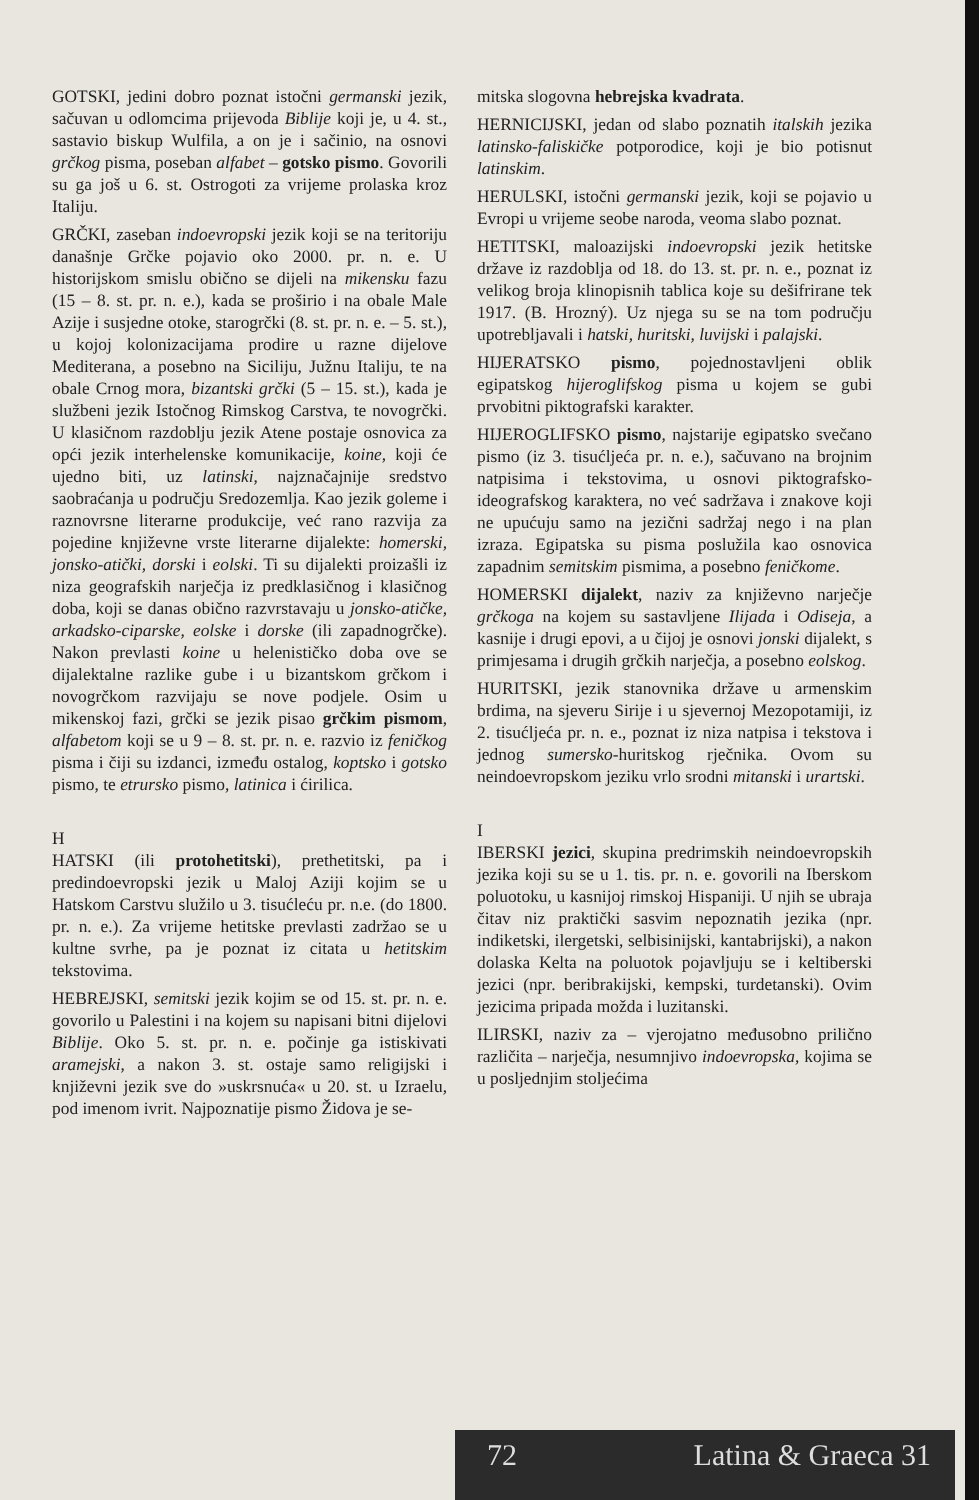GOTSKI, jedini dobro poznat istočni germanski jezik, sačuvan u odlomcima prijevoda Biblije koji je, u 4. st., sastavio biskup Wulfila, a on je i sačinio, na osnovi grčkog pisma, poseban alfabet – gotsko pismo. Govorili su ga još u 6. st. Ostrogoti za vrijeme prolaska kroz Italiju.
GRČKI, zaseban indoevropski jezik koji se na teritoriju današnje Grčke pojavio oko 2000. pr. n. e. U historijskom smislu obično se dijeli na mikensku fazu (15 – 8. st. pr. n. e.), kada se proširio i na obale Male Azije i susjedne otoke, starogrčki (8. st. pr. n. e. – 5. st.), u kojoj kolonizacijama prodire u razne dijelove Mediterana, a posebno na Siciliju, Južnu Italiju, te na obale Crnog mora, bizantski grčki (5 – 15. st.), kada je službeni jezik Istočnog Rimskog Carstva, te novogrčki. U klasičnom razdoblju jezik Atene postaje osnovica za opći jezik interhelenske komunikacije, koine, koji će ujedno biti, uz latinski, najznačajnije sredstvo saobraćanja u području Sredozemlja. Kao jezik goleme i raznovrsne literarne produkcije, već rano razvija za pojedine književne vrste literarne dijalekte: homerski, jonsko-atički, dorski i eolski. Ti su dijalekti proizašli iz niza geografskih narječja iz predklasičnog i klasičnog doba, koji se danas obično razvrstavaju u jonsko-atičke, arkadsko-ciparske, eolske i dorske (ili zapadnogrčke). Nakon prevlasti koine u helenističko doba ove se dijalektalne razlike gube i u bizantskom grčkom i novogrčkom razvijaju se nove podjele. Osim u mikenskoj fazi, grčki se jezik pisao grčkim pismom, alfabetom koji se u 9 – 8. st. pr. n. e. razvio iz feničkog pisma i čiji su izdanci, između ostalog, koptsko i gotsko pismo, te etrursko pismo, latinica i ćirilica.
H
HATSKI (ili protohetitski), prethetitski, pa i predindoevropski jezik u Maloj Aziji kojim se u Hatskom Carstvu služilo u 3. tisućleću pr. n.e. (do 1800. pr. n. e.). Za vrijeme hetitske prevlasti zadržao se u kultne svrhe, pa je poznat iz citata u hetitskim tekstovima.
HEBREJSKI, semitski jezik kojim se od 15. st. pr. n. e. govorilo u Palestini i na kojem su napisani bitni dijelovi Biblije. Oko 5. st. pr. n. e. počinje ga istiskivati aramejski, a nakon 3. st. ostaje samo religijski i književni jezik sve do »uskrsnuća« u 20. st. u Izraelu, pod imenom ivrit. Najpoznatije pismo Židova je se-
mitska slogovna hebrejska kvadrata.
HERNICIJSKI, jedan od slabo poznatih italskih jezika latinsko-faliskičke potporodice, koji je bio potisnut latinskim.
HERULSKI, istočni germanski jezik, koji se pojavio u Evropi u vrijeme seobe naroda, veoma slabo poznat.
HETITSKI, maloazijski indoevropski jezik hetitske države iz razdoblja od 18. do 13. st. pr. n. e., poznat iz velikog broja klinopisnih tablica koje su dešifrirane tek 1917. (B. Hrozný). Uz njega su se na tom području upotrebljavali i hatski, huritski, luvijski i palajski.
HIJERATSKO pismo, pojednostavljeni oblik egipatskog hijeroglifskog pisma u kojem se gubi prvobitni piktografski karakter.
HIJEROGLIFSKO pismo, najstarije egipatsko svečano pismo (iz 3. tisućljeća pr. n. e.), sačuvano na brojnim natpisima i tekstovima, u osnovi piktografsko-ideografskog karaktera, no već sadržava i znakove koji ne upućuju samo na jezični sadržaj nego i na plan izraza. Egipatska su pisma poslužila kao osnovica zapadnim semitskim pismima, a posebno feničkome.
HOMERSKI dijalekt, naziv za književno narječje grčkoga na kojem su sastavljene Ilijada i Odiseja, a kasnije i drugi epovi, a u čijoj je osnovi jonski dijalekt, s primjesama i drugih grčkih narječja, a posebno eolskog.
HURITSKI, jezik stanovnika države u armenskim brdima, na sjeveru Sirije i u sjevernoj Mezopotamiji, iz 2. tisućljeća pr. n. e., poznat iz niza natpisa i tekstova i jednog sumersko-huritskog rječnika. Ovom su neindoevropskom jeziku vrlo srodni mitanski i urartski.
I
IBERSKI jezici, skupina predrimskih neindoevropskih jezika koji su se u 1. tis. pr. n. e. govorili na Iberskom poluotoku, u kasnijoj rimskoj Hispaniji. U njih se ubraja čitav niz praktički sasvim nepoznatih jezika (npr. indiketski, ilergetski, selbisinijski, kantabrijski), a nakon dolaska Kelta na poluotok pojavljuju se i keltiberski jezici (npr. beribrakijski, kempski, turdetanski). Ovim jezicima pripada možda i luzitanski.
ILIRSKI, naziv za – vjerojatno međusobno prilično različita – narječja, nesumnjivo indoevropska, kojima se u posljednjim stoljećima
72 Latina & Graeca 31